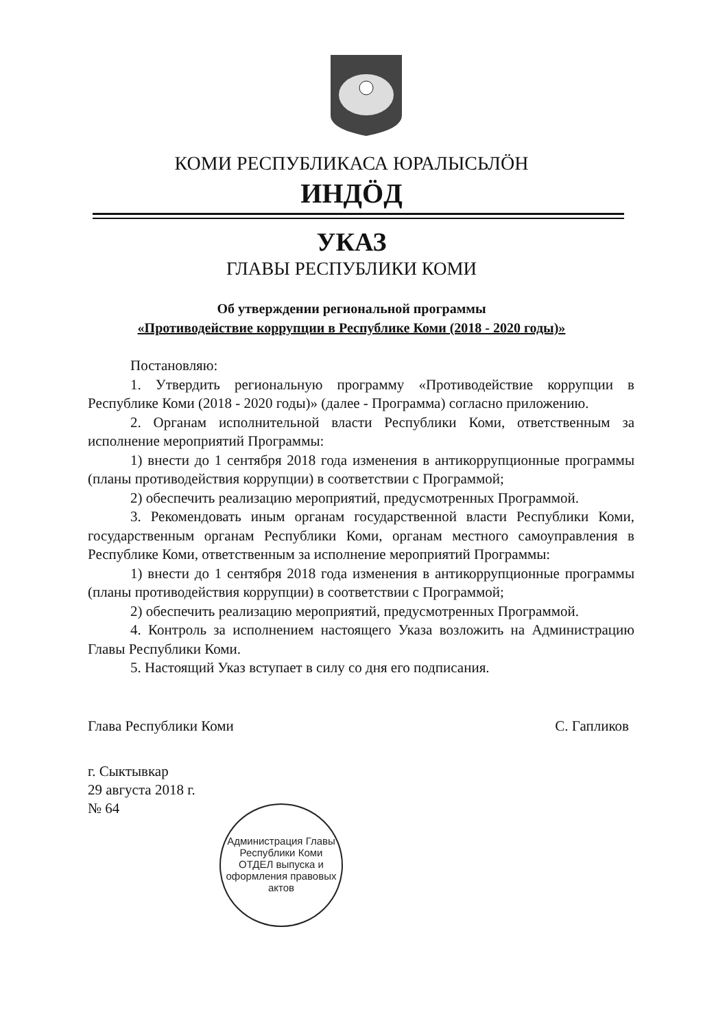КОМИ РЕСПУБЛИКАСА ЮРАЛЫСЬЛӦН
ИНДӦД
УКАЗ
ГЛАВЫ РЕСПУБЛИКИ КОМИ
Об утверждении региональной программы
«Противодействие коррупции в Республике Коми (2018 - 2020 годы)»
Постановляю:
1. Утвердить региональную программу «Противодействие коррупции в Республике Коми (2018 - 2020 годы)» (далее - Программа) согласно приложению.
2. Органам исполнительной власти Республики Коми, ответственным за исполнение мероприятий Программы:
1) внести до 1 сентября 2018 года изменения в антикоррупционные программы (планы противодействия коррупции) в соответствии с Программой;
2) обеспечить реализацию мероприятий, предусмотренных Программой.
3. Рекомендовать иным органам государственной власти Республики Коми, государственным органам Республики Коми, органам местного самоуправления в Республике Коми, ответственным за исполнение мероприятий Программы:
1) внести до 1 сентября 2018 года изменения в антикоррупционные программы (планы противодействия коррупции) в соответствии с Программой;
2) обеспечить реализацию мероприятий, предусмотренных Программой.
4. Контроль за исполнением настоящего Указа возложить на Администрацию Главы Республики Коми.
5. Настоящий Указ вступает в силу со дня его подписания.
Глава Республики Коми С. Гапликов
г. Сыктывкар
29 августа 2018 г.
№ 64
Администрация Главы Республики Коми
ОТДЕЛ выпуска и оформления правовых актов